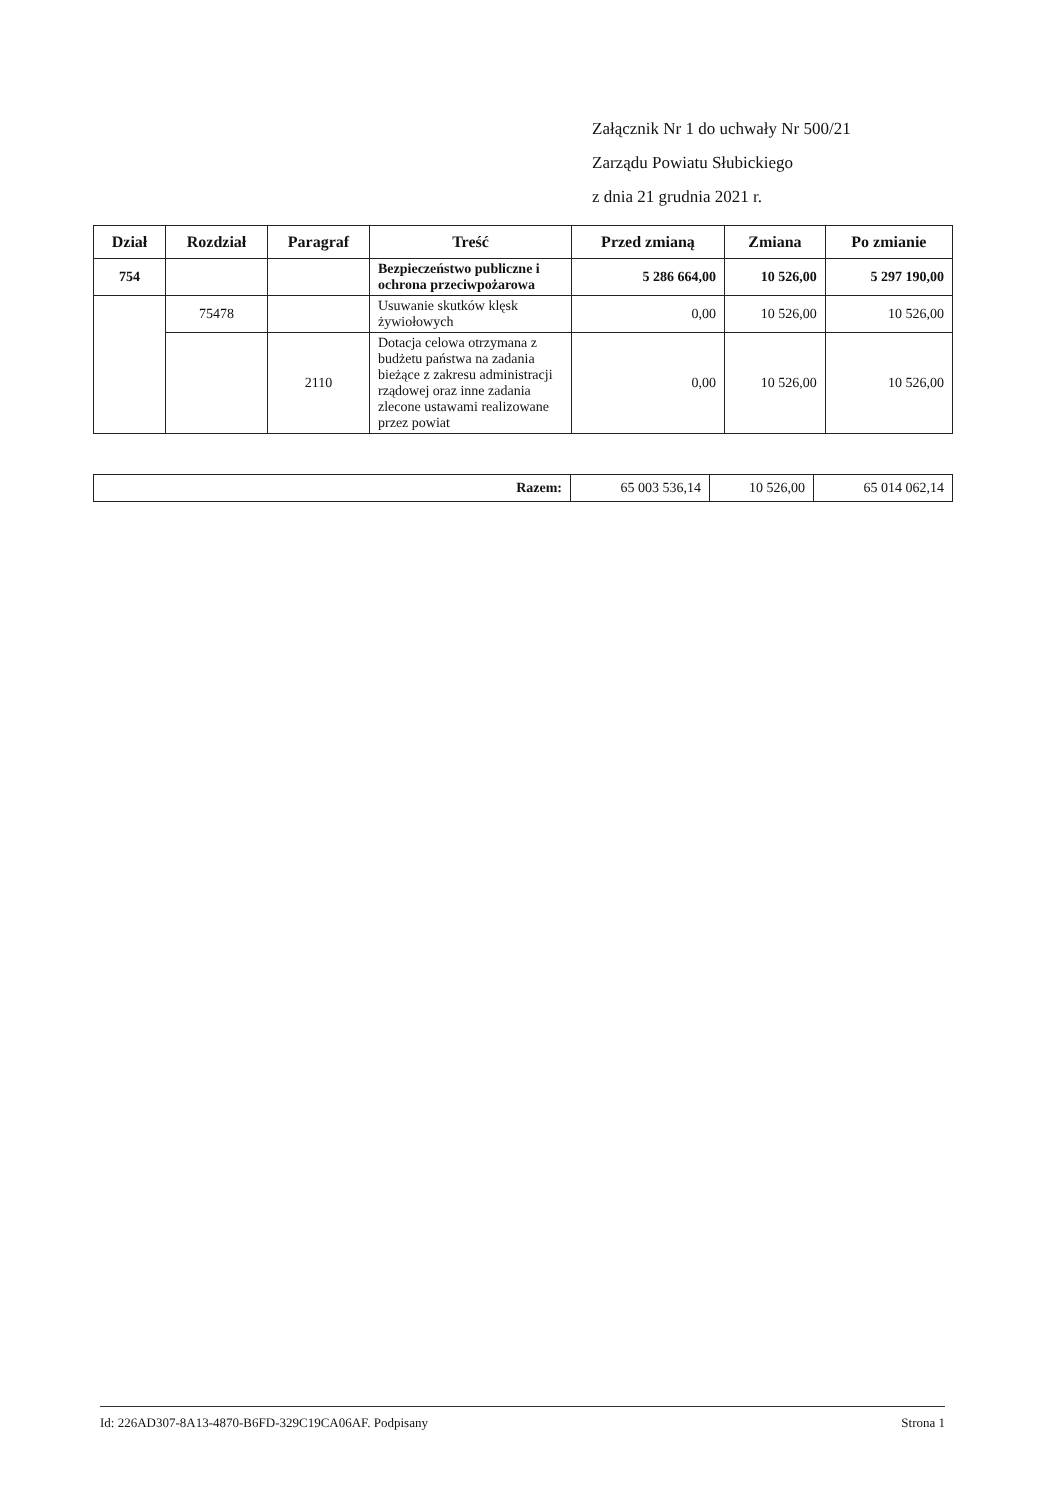Załącznik Nr 1 do uchwały Nr 500/21
Zarządu Powiatu Słubickiego
z dnia 21 grudnia 2021 r.
| Dział | Rozdział | Paragraf | Treść | Przed zmianą | Zmiana | Po zmianie |
| --- | --- | --- | --- | --- | --- | --- |
| 754 | | | Bezpieczeństwo publiczne i ochrona przeciwpożarowa | 5 286 664,00 | 10 526,00 | 5 297 190,00 |
| | 75478 | | Usuwanie skutków klęsk żywiołowych | 0,00 | 10 526,00 | 10 526,00 |
| | | 2110 | Dotacja celowa otrzymana z budżetu państwa na zadania bieżące z zakresu administracji rządowej oraz inne zadania zlecone ustawami realizowane przez powiat | 0,00 | 10 526,00 | 10 526,00 |
| Razem: | 65 003 536,14 | 10 526,00 | 65 014 062,14 |
Id: 226AD307-8A13-4870-B6FD-329C19CA06AF. Podpisany Strona 1